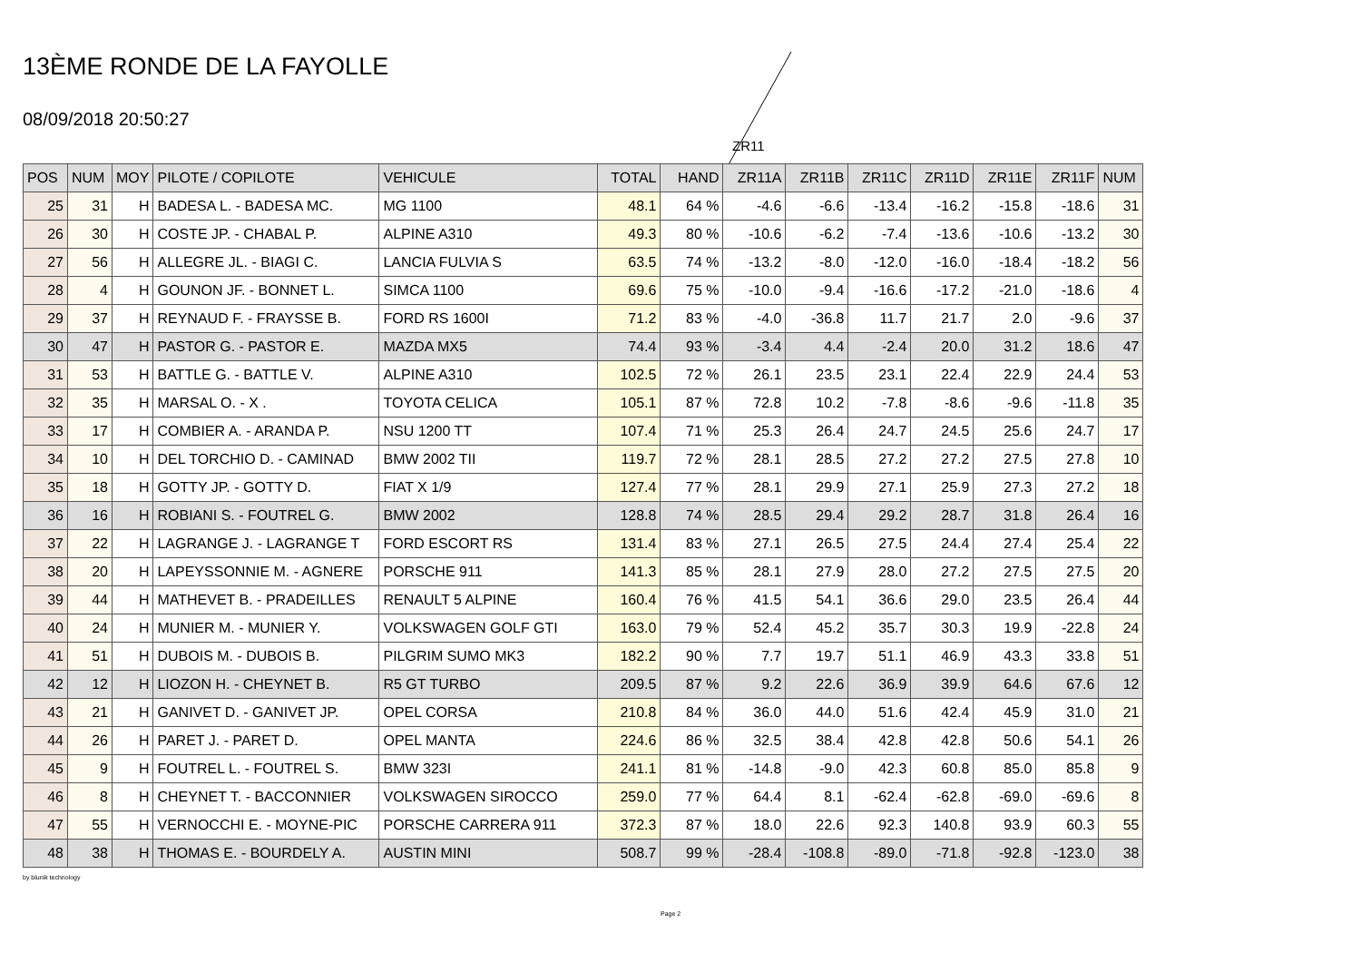13ÈME RONDE DE LA FAYOLLE
08/09/2018 20:50:27
ZR11
| POS | NUM | MOY | PILOTE / COPILOTE | VEHICULE | TOTAL | HAND | ZR11A | ZR11B | ZR11C | ZR11D | ZR11E | ZR11F | NUM |
| --- | --- | --- | --- | --- | --- | --- | --- | --- | --- | --- | --- | --- | --- |
| 25 | 31 | H | BADESA L. - BADESA MC. | MG 1100 | 48.1 | 64 % | -4.6 | -6.6 | -13.4 | -16.2 | -15.8 | -18.6 | 31 |
| 26 | 30 | H | COSTE JP. - CHABAL P. | ALPINE A310 | 49.3 | 80 % | -10.6 | -6.2 | -7.4 | -13.6 | -10.6 | -13.2 | 30 |
| 27 | 56 | H | ALLEGRE JL. - BIAGI C. | LANCIA FULVIA S | 63.5 | 74 % | -13.2 | -8.0 | -12.0 | -16.0 | -18.4 | -18.2 | 56 |
| 28 | 4 | H | GOUNON JF. - BONNET L. | SIMCA 1100 | 69.6 | 75 % | -10.0 | -9.4 | -16.6 | -17.2 | -21.0 | -18.6 | 4 |
| 29 | 37 | H | REYNAUD F. - FRAYSSE B. | FORD RS 1600I | 71.2 | 83 % | -4.0 | -36.8 | 11.7 | 21.7 | 2.0 | -9.6 | 37 |
| 30 | 47 | H | PASTOR G. - PASTOR E. | MAZDA MX5 | 74.4 | 93 % | -3.4 | 4.4 | -2.4 | 20.0 | 31.2 | 18.6 | 47 |
| 31 | 53 | H | BATTLE G. - BATTLE V. | ALPINE A310 | 102.5 | 72 % | 26.1 | 23.5 | 23.1 | 22.4 | 22.9 | 24.4 | 53 |
| 32 | 35 | H | MARSAL O. - X . | TOYOTA CELICA | 105.1 | 87 % | 72.8 | 10.2 | -7.8 | -8.6 | -9.6 | -11.8 | 35 |
| 33 | 17 | H | COMBIER A. - ARANDA P. | NSU 1200 TT | 107.4 | 71 % | 25.3 | 26.4 | 24.7 | 24.5 | 25.6 | 24.7 | 17 |
| 34 | 10 | H | DEL TORCHIO D. - CAMINAD | BMW 2002 TII | 119.7 | 72 % | 28.1 | 28.5 | 27.2 | 27.2 | 27.5 | 27.8 | 10 |
| 35 | 18 | H | GOTTY JP. - GOTTY D. | FIAT X 1/9 | 127.4 | 77 % | 28.1 | 29.9 | 27.1 | 25.9 | 27.3 | 27.2 | 18 |
| 36 | 16 | H | ROBIANI S. - FOUTREL G. | BMW 2002 | 128.8 | 74 % | 28.5 | 29.4 | 29.2 | 28.7 | 31.8 | 26.4 | 16 |
| 37 | 22 | H | LAGRANGE J. - LAGRANGE T | FORD ESCORT RS | 131.4 | 83 % | 27.1 | 26.5 | 27.5 | 24.4 | 27.4 | 25.4 | 22 |
| 38 | 20 | H | LAPEYSSONNIE M. - AGNERE | PORSCHE 911 | 141.3 | 85 % | 28.1 | 27.9 | 28.0 | 27.2 | 27.5 | 27.5 | 20 |
| 39 | 44 | H | MATHEVET B. - PRADEILLES | RENAULT 5 ALPINE | 160.4 | 76 % | 41.5 | 54.1 | 36.6 | 29.0 | 23.5 | 26.4 | 44 |
| 40 | 24 | H | MUNIER M. - MUNIER Y. | VOLKSWAGEN GOLF GTI | 163.0 | 79 % | 52.4 | 45.2 | 35.7 | 30.3 | 19.9 | -22.8 | 24 |
| 41 | 51 | H | DUBOIS M. - DUBOIS B. | PILGRIM SUMO MK3 | 182.2 | 90 % | 7.7 | 19.7 | 51.1 | 46.9 | 43.3 | 33.8 | 51 |
| 42 | 12 | H | LIOZON H. - CHEYNET B. | R5 GT TURBO | 209.5 | 87 % | 9.2 | 22.6 | 36.9 | 39.9 | 64.6 | 67.6 | 12 |
| 43 | 21 | H | GANIVET D. - GANIVET JP. | OPEL CORSA | 210.8 | 84 % | 36.0 | 44.0 | 51.6 | 42.4 | 45.9 | 31.0 | 21 |
| 44 | 26 | H | PARET J. - PARET D. | OPEL MANTA | 224.6 | 86 % | 32.5 | 38.4 | 42.8 | 42.8 | 50.6 | 54.1 | 26 |
| 45 | 9 | H | FOUTREL L. - FOUTREL S. | BMW 323I | 241.1 | 81 % | -14.8 | -9.0 | 42.3 | 60.8 | 85.0 | 85.8 | 9 |
| 46 | 8 | H | CHEYNET T. - BACCONNIER | VOLKSWAGEN SIROCCO | 259.0 | 77 % | 64.4 | 8.1 | -62.4 | -62.8 | -69.0 | -69.6 | 8 |
| 47 | 55 | H | VERNOCCHI E. - MOYNE-PIC | PORSCHE CARRERA 911 | 372.3 | 87 % | 18.0 | 22.6 | 92.3 | 140.8 | 93.9 | 60.3 | 55 |
| 48 | 38 | H | THOMAS E. - BOURDELY A. | AUSTIN MINI | 508.7 | 99 % | -28.4 | -108.8 | -89.0 | -71.8 | -92.8 | -123.0 | 38 |
by blunik technology
Page 2